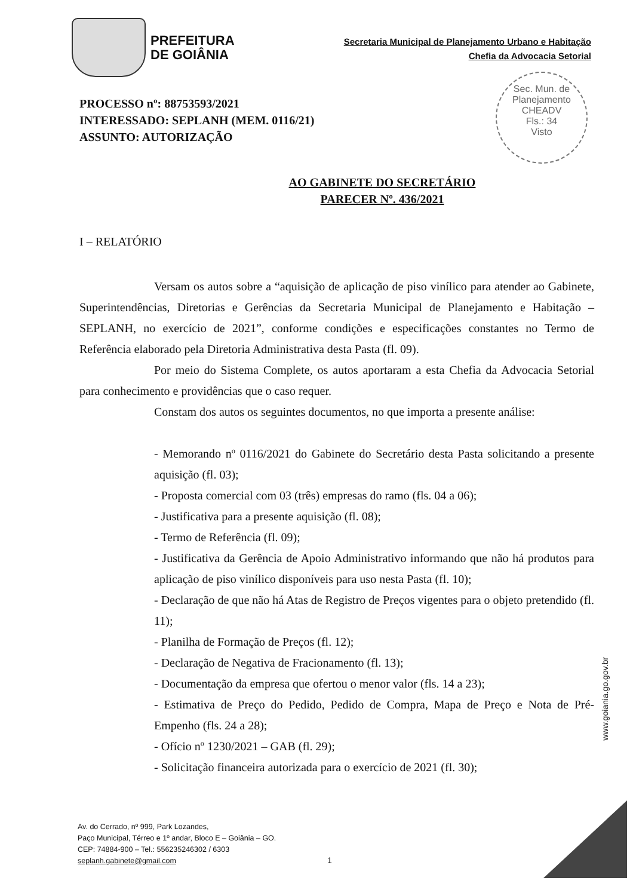PREFEITURA
DE GOIÂNIA
Secretaria Municipal de Planejamento Urbano e Habitação
Chefia da Advocacia Setorial
Sec. Mun. de Planejamento
CHEADV
Fls.: 34
Visto
PROCESSO nº: 88753593/2021
INTERESSADO: SEPLANH (MEM. 0116/21)
ASSUNTO: AUTORIZAÇÃO
AO GABINETE DO SECRETÁRIO
PARECER Nº. 436/2021
I – RELATÓRIO
Versam os autos sobre a “aquisição de aplicação de piso vinílico para atender ao Gabinete, Superintendências, Diretorias e Gerências da Secretaria Municipal de Planejamento e Habitação – SEPLANH, no exercício de 2021”, conforme condições e especificações constantes no Termo de Referência elaborado pela Diretoria Administrativa desta Pasta (fl. 09).
Por meio do Sistema Complete, os autos aportaram a esta Chefia da Advocacia Setorial para conhecimento e providências que o caso requer.
Constam dos autos os seguintes documentos, no que importa a presente análise:
- Memorando nº 0116/2021 do Gabinete do Secretário desta Pasta solicitando a presente aquisição (fl. 03);
- Proposta comercial com 03 (três) empresas do ramo (fls. 04 a 06);
- Justificativa para a presente aquisição (fl. 08);
- Termo de Referência (fl. 09);
- Justificativa da Gerência de Apoio Administrativo informando que não há produtos para aplicação de piso vinílico disponíveis para uso nesta Pasta (fl. 10);
- Declaração de que não há Atas de Registro de Preços vigentes para o objeto pretendido (fl. 11);
- Planilha de Formação de Preços (fl. 12);
- Declaração de Negativa de Fracionamento (fl. 13);
- Documentação da empresa que ofertou o menor valor (fls. 14 a 23);
- Estimativa de Preço do Pedido, Pedido de Compra, Mapa de Preço e Nota de Pré-Empenho (fls. 24 a 28);
- Ofício nº 1230/2021 – GAB (fl. 29);
- Solicitação financeira autorizada para o exercício de 2021 (fl. 30);
www.goiania.go.gov.br
Av. do Cerrado, nº 999, Park Lozandes,
Paço Municipal, Térreo e 1º andar, Bloco E – Goiânia – GO.
CEP: 74884-900 – Tel.: 556235246302 / 6303
seplanh.gabinete@gmail.com
1